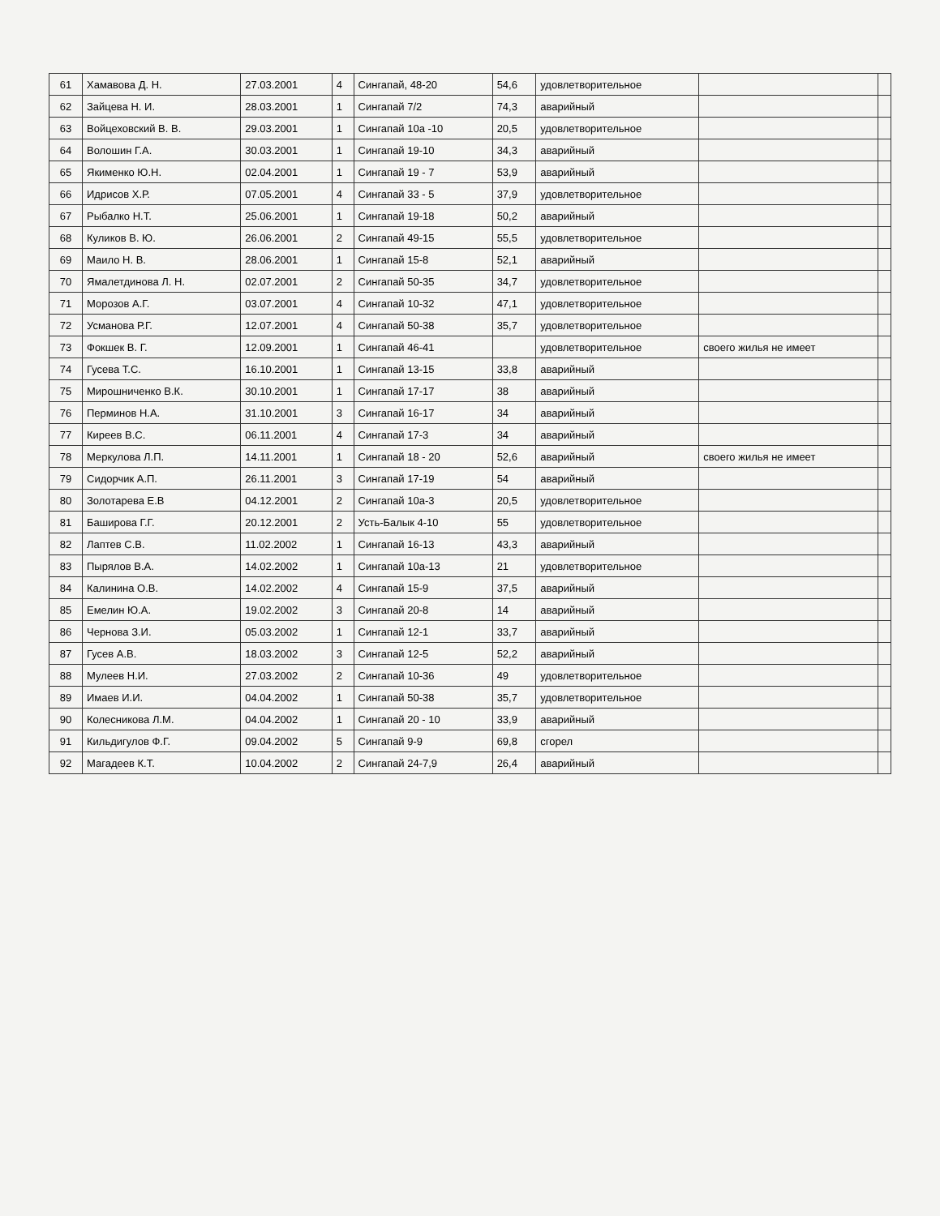| 61 | Хамавова Д. Н. | 27.03.2001 | 4 | Сингапай, 48-20 | 54,6 | удовлетворительное | | |
| 62 | Зайцева Н. И. | 28.03.2001 | 1 | Сингапай 7/2 | 74,3 | аварийный | | |
| 63 | Войцеховский В. В. | 29.03.2001 | 1 | Сингапай 10а -10 | 20,5 | удовлетворительное | | |
| 64 | Волошин Г.А. | 30.03.2001 | 1 | Сингапай 19-10 | 34,3 | аварийный | | |
| 65 | Якименко Ю.Н. | 02.04.2001 | 1 | Сингапай 19 - 7 | 53,9 | аварийный | | |
| 66 | Идрисов Х.Р. | 07.05.2001 | 4 | Сингапай 33 - 5 | 37,9 | удовлетворительное | | |
| 67 | Рыбалко Н.Т. | 25.06.2001 | 1 | Сингапай 19-18 | 50,2 | аварийный | | |
| 68 | Куликов В. Ю. | 26.06.2001 | 2 | Сингапай 49-15 | 55,5 | удовлетворительное | | |
| 69 | Маило Н. В. | 28.06.2001 | 1 | Сингапай 15-8 | 52,1 | аварийный | | |
| 70 | Ямалетдинова Л. Н. | 02.07.2001 | 2 | Сингапай 50-35 | 34,7 | удовлетворительное | | |
| 71 | Морозов А.Г. | 03.07.2001 | 4 | Сингапай 10-32 | 47,1 | удовлетворительное | | |
| 72 | Усманова Р.Г. | 12.07.2001 | 4 | Сингапай 50-38 | 35,7 | удовлетворительное | | |
| 73 | Фокшек В. Г. | 12.09.2001 | 1 | Сингапай 46-41 | | удовлетворительное | своего жилья не имеет | |
| 74 | Гусева Т.С. | 16.10.2001 | 1 | Сингапай 13-15 | 33,8 | аварийный | | |
| 75 | Мирошниченко В.К. | 30.10.2001 | 1 | Сингапай 17-17 | 38 | аварийный | | |
| 76 | Перминов Н.А. | 31.10.2001 | 3 | Сингапай 16-17 | 34 | аварийный | | |
| 77 | Киреев В.С. | 06.11.2001 | 4 | Сингапай 17-3 | 34 | аварийный | | |
| 78 | Меркулова Л.П. | 14.11.2001 | 1 | Сингапай 18 - 20 | 52,6 | аварийный | своего жилья не имеет | |
| 79 | Сидорчик А.П. | 26.11.2001 | 3 | Сингапай 17-19 | 54 | аварийный | | |
| 80 | Золотарева Е.В | 04.12.2001 | 2 | Сингапай 10а-3 | 20,5 | удовлетворительное | | |
| 81 | Баширова Г.Г. | 20.12.2001 | 2 | Усть-Балык 4-10 | 55 | удовлетворительное | | |
| 82 | Лаптев С.В. | 11.02.2002 | 1 | Сингапай 16-13 | 43,3 | аварийный | | |
| 83 | Пырялов В.А. | 14.02.2002 | 1 | Сингапай 10а-13 | 21 | удовлетворительное | | |
| 84 | Калинина О.В. | 14.02.2002 | 4 | Сингапай 15-9 | 37,5 | аварийный | | |
| 85 | Емелин Ю.А. | 19.02.2002 | 3 | Сингапай 20-8 | 14 | аварийный | | |
| 86 | Чернова З.И. | 05.03.2002 | 1 | Сингапай 12-1 | 33,7 | аварийный | | |
| 87 | Гусев А.В. | 18.03.2002 | 3 | Сингапай 12-5 | 52,2 | аварийный | | |
| 88 | Мулеев Н.И. | 27.03.2002 | 2 | Сингапай 10-36 | 49 | удовлетворительное | | |
| 89 | Имаев И.И. | 04.04.2002 | 1 | Сингапай 50-38 | 35,7 | удовлетворительное | | |
| 90 | Колесникова Л.М. | 04.04.2002 | 1 | Сингапай 20 - 10 | 33,9 | аварийный | | |
| 91 | Кильдигулов Ф.Г. | 09.04.2002 | 5 | Сингапай 9-9 | 69,8 | сгорел | | |
| 92 | Магадеев К.Т. | 10.04.2002 | 2 | Сингапай 24-7,9 | 26,4 | аварийный | | |